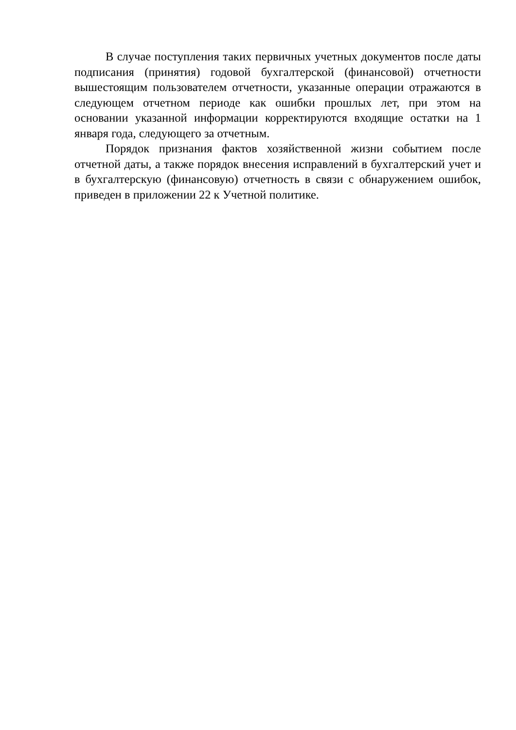В случае поступления таких первичных учетных документов после даты подписания (принятия) годовой бухгалтерской (финансовой) отчетности вышестоящим пользователем отчетности, указанные операции отражаются в следующем отчетном периоде как ошибки прошлых лет, при этом на основании указанной информации корректируются входящие остатки на 1 января года, следующего за отчетным.
Порядок признания фактов хозяйственной жизни событием после отчетной даты, а также порядок внесения исправлений в бухгалтерский учет и в бухгалтерскую (финансовую) отчетность в связи с обнаружением ошибок, приведен в приложении 22 к Учетной политике.